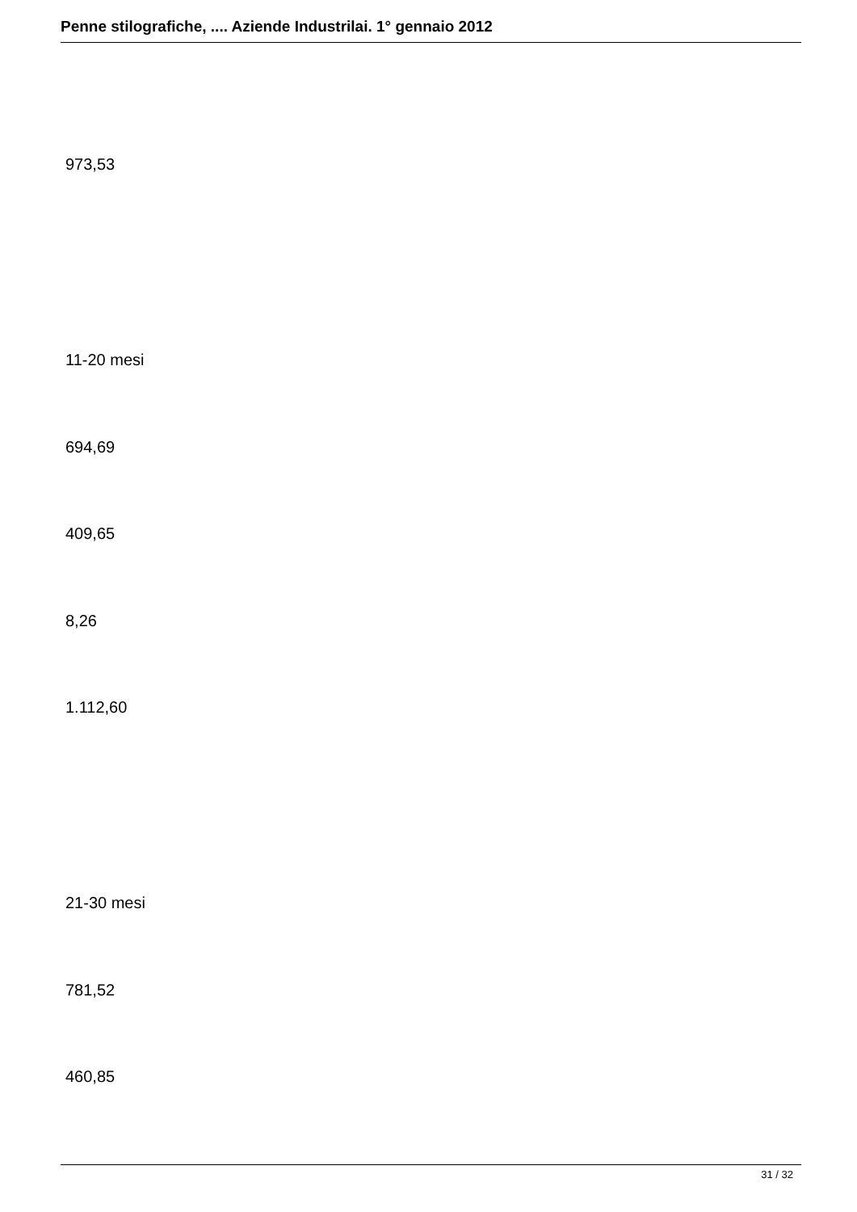Penne stilografiche, .... Aziende Industrilai. 1° gennaio 2012
973,53
11-20 mesi
694,69
409,65
8,26
1.112,60
21-30 mesi
781,52
460,85
31 / 32